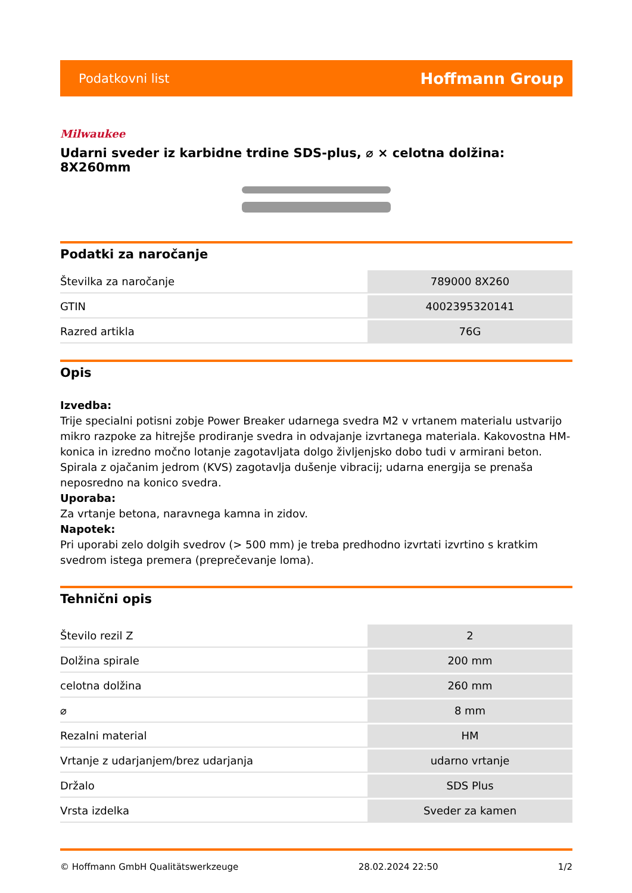Podatkovni list Hoffmann Group
Milwaukee
Udarni sveder iz karbidne trdine SDS-plus, ⌀ × celotna dolžina: 8X260mm
Podatki za naročanje
| Številka za naročanje | 789000 8X260 |
| GTIN | 4002395320141 |
| Razred artikla | 76G |
Opis
Izvedba:
Trije specialni potisni zobje Power Breaker udarnega svedra M2 v vrtanem materialu ustvarijo mikro razpoke za hitrejše prodiranje svedra in odvajanje izvrtanega materiala. Kakovostna HM-konica in izredno močno lotanje zagotavljata dolgo življenjsko dobo tudi v armirani beton. Spirala z ojačanim jedrom (KVS) zagotavlja dušenje vibracij; udarna energija se prenaša neposredno na konico svedra.
Uporaba:
Za vrtanje betona, naravnega kamna in zidov.
Napotek:
Pri uporabi zelo dolgih svedrov (> 500 mm) je treba predhodno izvrtati izvrtino s kratkim svedrom istega premera (preprečevanje loma).
Tehnični opis
| Število rezil Z | 2 |
| Dolžina spirale | 200 mm |
| celotna dolžina | 260 mm |
| ⌀ | 8 mm |
| Rezalni material | HM |
| Vrtanje z udarjanjem/brez udarjanja | udarno vrtanje |
| Držalo | SDS Plus |
| Vrsta izdelka | Sveder za kamen |
© Hoffmann GmbH Qualitätswerkzeuge 28.02.2024 22:50 1/2